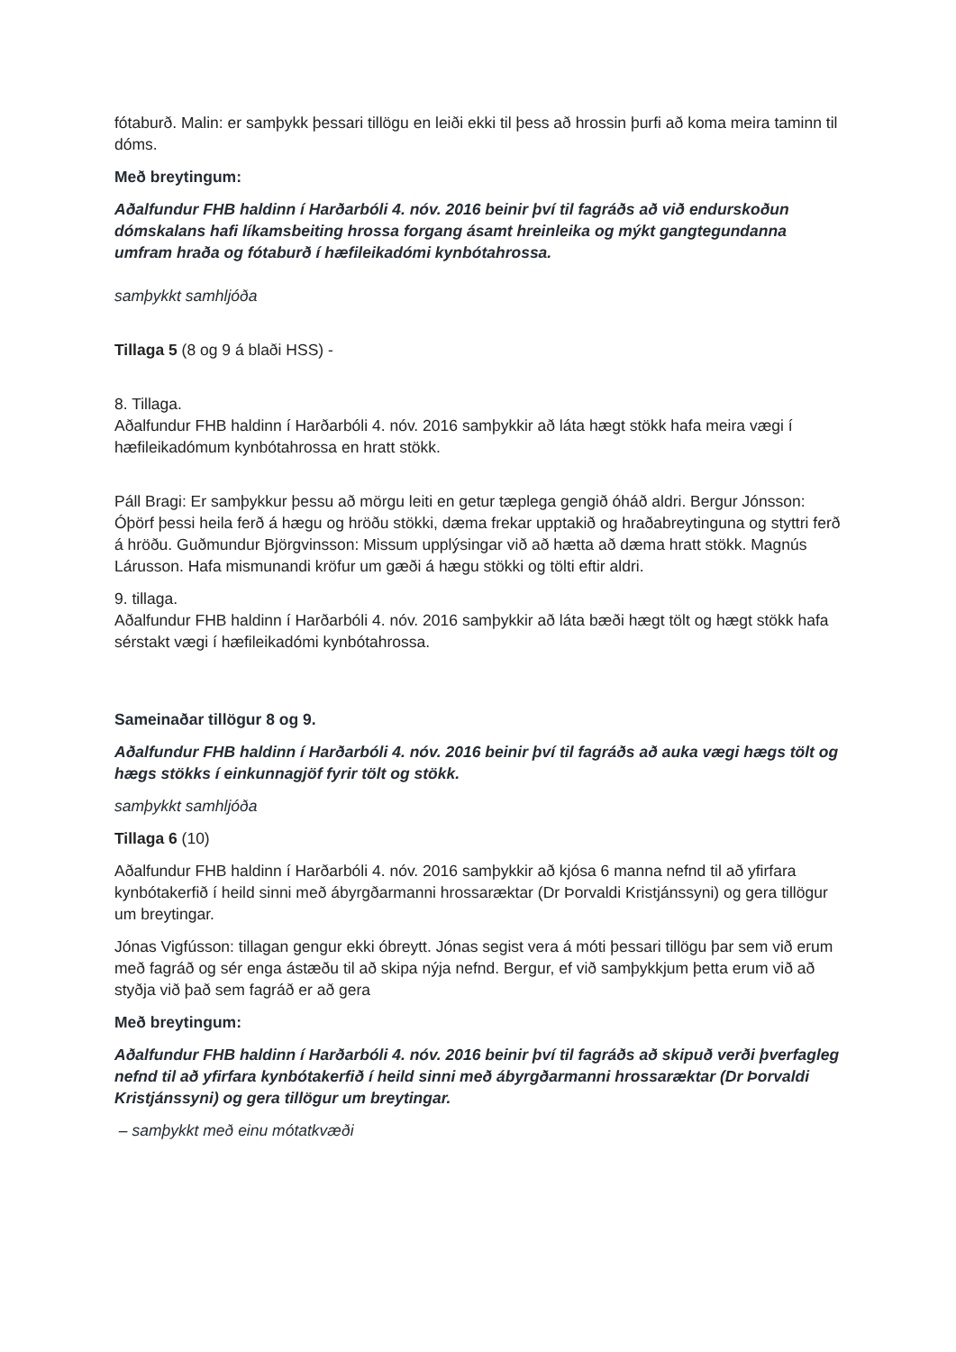fótaburð. Malin: er samþykk þessari tillögu en leiði ekki til þess að hrossin þurfi að koma meira taminn til dóms.
Með breytingum:
Aðalfundur FHB haldinn í Harðarbóli 4. nóv. 2016 beinir því til fagráðs að við endurskoðun dómskalans hafi líkamsbeiting hrossa forgang ásamt hreinleika og mýkt gangtegundanna umfram hraða og fótaburð í hæfileikadómi kynbótahrossa.
samþykkt samhljóða
Tillaga 5 (8 og 9 á blaði HSS) -
8. Tillaga.
Aðalfundur FHB haldinn í Harðarbóli 4. nóv. 2016 samþykkir að láta hægt stökk hafa meira vægi í hæfileikadómum kynbótahrossa en hratt stökk.
Páll Bragi: Er samþykkur þessu að mörgu leiti en getur tæplega gengið óháð aldri. Bergur Jónsson: Óþörf þessi heila ferð á hægu og hröðu stökki, dæma frekar upptakið og hraðabreytinguna og styttri ferð á hröðu. Guðmundur Björgvinsson: Missum upplýsingar við að hætta að dæma hratt stökk. Magnús Lárusson. Hafa mismunandi kröfur um gæði á hægu stökki og tölti eftir aldri.
9. tillaga.
Aðalfundur FHB haldinn í Harðarbóli 4. nóv. 2016 samþykkir að láta bæði hægt tölt og hægt stökk hafa sérstakt vægi í hæfileikadómi kynbótahrossa.
Sameinaðar tillögur 8 og 9.
Aðalfundur FHB haldinn í Harðarbóli 4. nóv. 2016 beinir því til fagráðs að auka vægi hægs tölt og hægs stökks í einkunnagjöf fyrir tölt og stökk.
samþykkt samhljóða
Tillaga 6 (10)
Aðalfundur FHB haldinn í Harðarbóli 4. nóv. 2016 samþykkir að kjósa 6 manna nefnd til að yfirfara kynbótakerfið í heild sinni með ábyrgðarmanni hrossaræktar (Dr Þorvaldi Kristjánssyni) og gera tillögur um breytingar.
Jónas Vigfússon: tillagan gengur ekki óbreytt. Jónas segist vera á móti þessari tillögu þar sem við erum með fagráð og sér enga ástæðu til að skipa nýja nefnd. Bergur, ef við samþykkjum þetta erum við að styðja við það sem fagráð er að gera
Með breytingum:
Aðalfundur FHB haldinn í Harðarbóli 4. nóv. 2016 beinir því til fagráðs að skipuð verði þverfagleg nefnd til að yfirfara kynbótakerfið í heild sinni með ábyrgðarmanni hrossaræktar (Dr Þorvaldi Kristjánssyni) og gera tillögur um breytingar.
– samþykkt með einu mótatkvæði